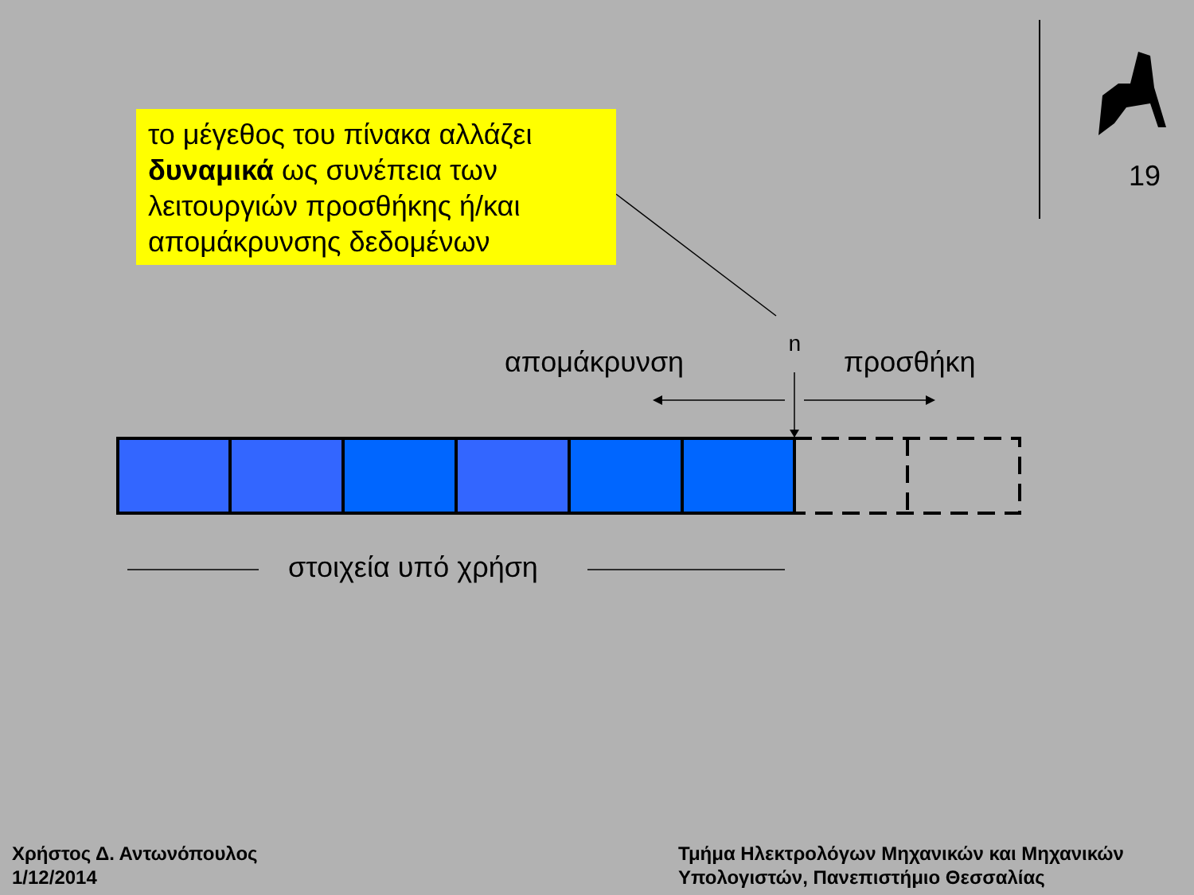19
το μέγεθος του πίνακα αλλάζει
δυναμικά ως συνέπεια των
λειτουργιών προσθήκης ή/και
απομάκρυνσης δεδομένων
n
απομάκρυνση προσθήκη
στοιχεία υπό χρήση
Χρήστος Δ. Αντωνόπουλος
1/12/2014
Τμήμα Ηλεκτρολόγων Μηχανικών και Μηχανικών
Υπολογιστών, Πανεπιστήμιο Θεσσαλίας